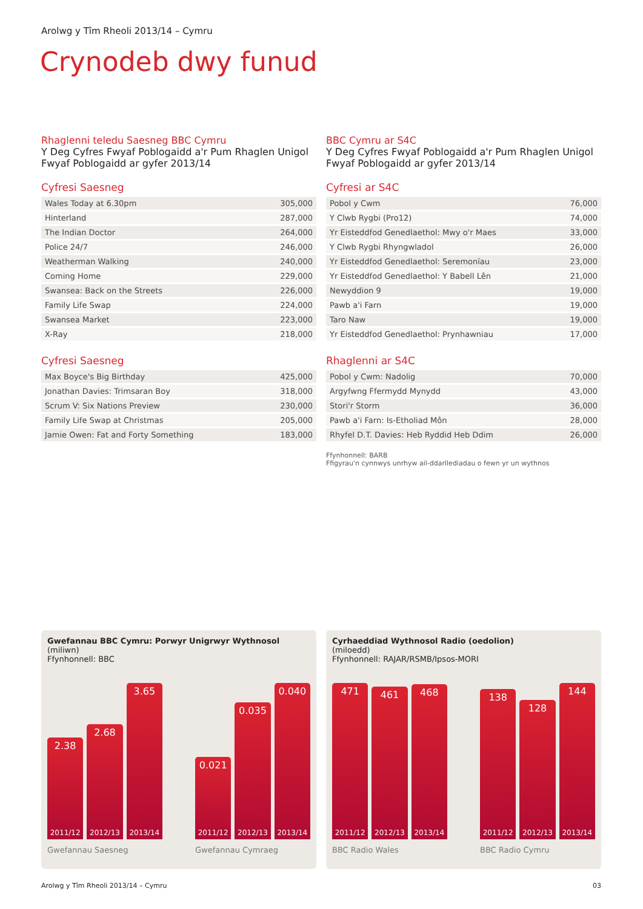Arolwg y Tîm Rheoli 2013/14 – Cymru
Crynodeb dwy funud
Rhaglenni teledu Saesneg BBC Cymru
Y Deg Cyfres Fwyaf Poblogaidd a'r Pum Rhaglen Unigol Fwyaf Poblogaidd ar gyfer 2013/14
Cyfresi Saesneg
| Wales Today at 6.30pm | 305,000 |
| Hinterland | 287,000 |
| The Indian Doctor | 264,000 |
| Police 24/7 | 246,000 |
| Weatherman Walking | 240,000 |
| Coming Home | 229,000 |
| Swansea: Back on the Streets | 226,000 |
| Family Life Swap | 224,000 |
| Swansea Market | 223,000 |
| X-Ray | 218,000 |
Cyfresi Saesneg
| Max Boyce's Big Birthday | 425,000 |
| Jonathan Davies: Trimsaran Boy | 318,000 |
| Scrum V: Six Nations Preview | 230,000 |
| Family Life Swap at Christmas | 205,000 |
| Jamie Owen: Fat and Forty Something | 183,000 |
BBC Cymru ar S4C
Y Deg Cyfres Fwyaf Poblogaidd a'r Pum Rhaglen Unigol Fwyaf Poblogaidd ar gyfer 2013/14
Cyfresi ar S4C
| Pobol y Cwm | 76,000 |
| Y Clwb Rygbi (Pro12) | 74,000 |
| Yr Eisteddfod Genedlaethol: Mwy o'r Maes | 33,000 |
| Y Clwb Rygbi Rhyngwladol | 26,000 |
| Yr Eisteddfod Genedlaethol: Seremonïau | 23,000 |
| Yr Eisteddfod Genedlaethol: Y Babell Lên | 21,000 |
| Newyddion 9 | 19,000 |
| Pawb a'i Farn | 19,000 |
| Taro Naw | 19,000 |
| Yr Eisteddfod Genedlaethol: Prynhawniau | 17,000 |
Rhaglenni ar S4C
| Pobol y Cwm: Nadolig | 70,000 |
| Argyfwng Ffermydd Mynydd | 43,000 |
| Stori'r Storm | 36,000 |
| Pawb a'i Farn: Is-Etholiad Môn | 28,000 |
| Rhyfel D.T. Davies: Heb Ryddid Heb Ddim | 26,000 |
Ffynhonnell: BARB
Ffigyrau'n cynnwys unrhyw ail-ddarllediadau o fewn yr un wythnos
Gwefannau BBC Cymru: Porwyr Unigrwyr Wythnosol
(miliwn)
Ffynhonnell: BBC
2.38
2011/12
2.68
2012/13
3.65
2013/14
Gwefannau Saesneg
0.021
2011/12
0.035
2012/13
0.040
2013/14
Gwefannau Cymraeg
Cyrhaeddiad Wythnosol Radio (oedolion)
(miloedd)
Ffynhonnell: RAJAR/RSMB/Ipsos-MORI
471
2011/12
461
2012/13
468
2013/14
BBC Radio Wales
138
2011/12
128
2012/13
144
2013/14
BBC Radio Cymru
Arolwg y Tîm Rheoli 2013/14 – Cymru 03